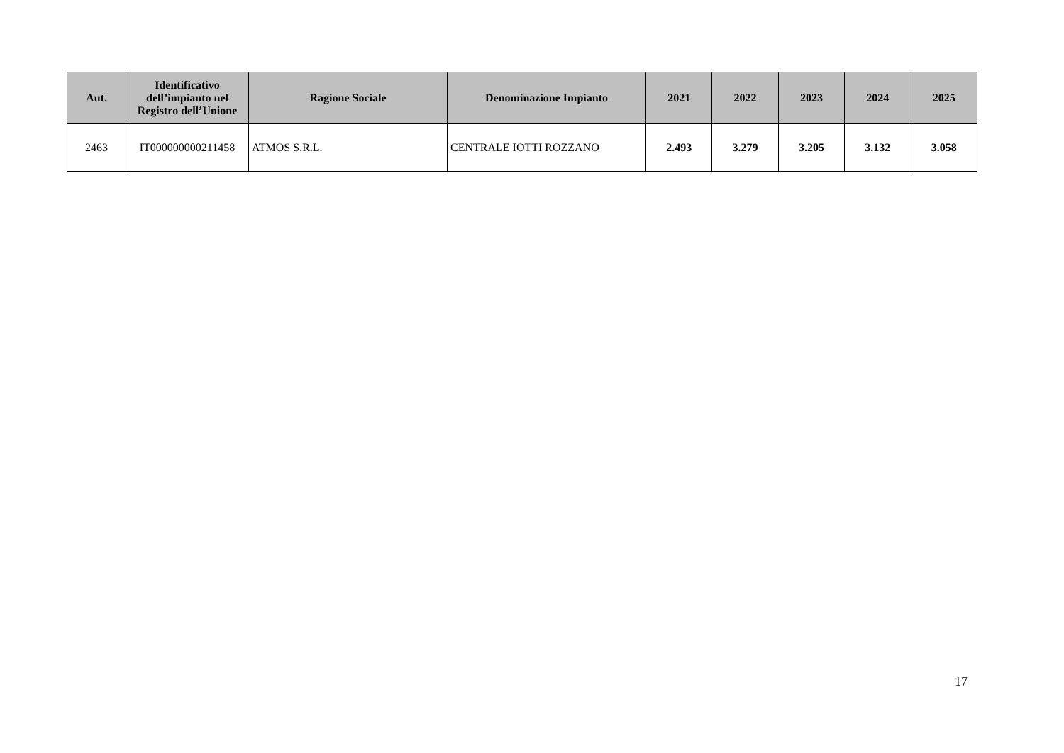| Aut. | Identificativo dell’impianto nel Registro dell’Unione | Ragione Sociale | Denominazione Impianto | 2021 | 2022 | 2023 | 2024 | 2025 |
| --- | --- | --- | --- | --- | --- | --- | --- | --- |
| 2463 | IT000000000211458 | ATMOS S.R.L. | CENTRALE IOTTI ROZZANO | 2.493 | 3.279 | 3.205 | 3.132 | 3.058 |
17